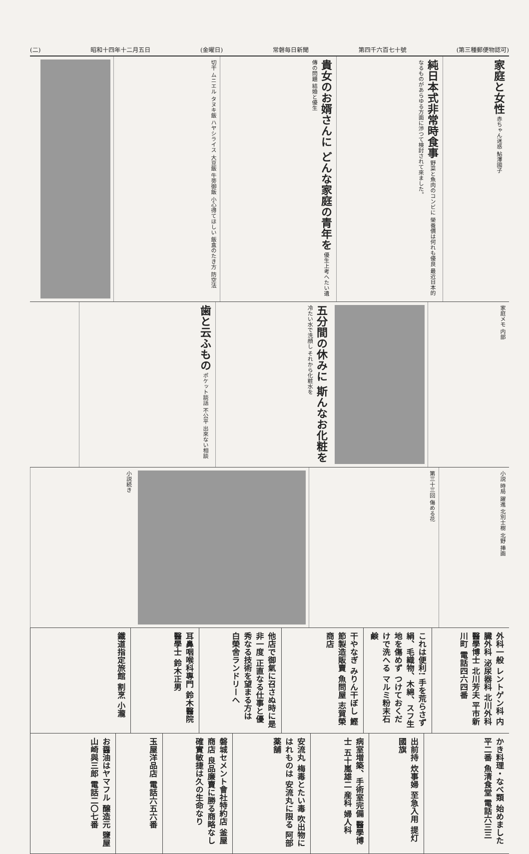(二) 昭和十四年十二月五日 (金曜日) 常磐毎日新聞 第四千六百七十號 (第三種郵便物認可)
家庭と女性 赤ちゃん迷惑 鮎澤國子
純日本式非常時食事 野菜と魚肉のコンビに 榮養價は何れも優良 最近日本的なるものがあらゆる方面に渉つて検討されて來ました。
貴女のお婿さんに どんな家庭の青年を 優生上考へたい遺傳の問題 結婚と優生
切干 ムニエル タヌキ飯 ハヤシライス 大豆飯 牛蒡御飯 小心得てほしい 飯盒のたき方 防空法
家庭メモ 内部
五分間の休みに 斯んなお化粧を 冷たい水で洗顔し それから化粧水を
歯と云ふもの ポケット談話 不公平 出來ない相談
小説 時局 躍進 北別士樹 北野 挿画
第三十三回 傷める花
小説続き
外科一般 レントゲン科 内臓外科 泌尿器科 北川外科 醫學博士 北川芳夫 平市新川町 電話四六四番
これは便利! 手を荒らさず 絹、毛織物、木綿、スフ生地を傷めず つけておくだけで洗へる マルミ粉末石鹸
干やなぎ みりん干ぼし 鰹節製造販賣 魚問屋 志賀榮商店
他店で御氣に召さぬ時に是非一度 正直なる仕事と優秀なる技術を望まる方は 白榮舍ランドリーへ
耳鼻咽喉科專門 鈴木醫院 醫學士 鈴木正男
鐵道指定旅館 割烹 小瀧
かき料理・なべ類 始めました 平二番 魚清食堂 電話六三三
出前持 炊事婦 至急入用 提灯 國旗
病室増築、手術室完備 醫學博士 五十嵐雄二 産科 婦人科
安流丸 梅毒とたい毒 吹出物にはれものは 安流丸に限る 阿部薬舗
磐城セメント會社特約店 釜屋商店 良品廉賣に勝る商略なし 確實敏捷は久の生命なり
玉屋洋品店 電話六五六番
お醤油はヤマフル 醸造元 鹽屋 山崎與三郎 電話二〇七番